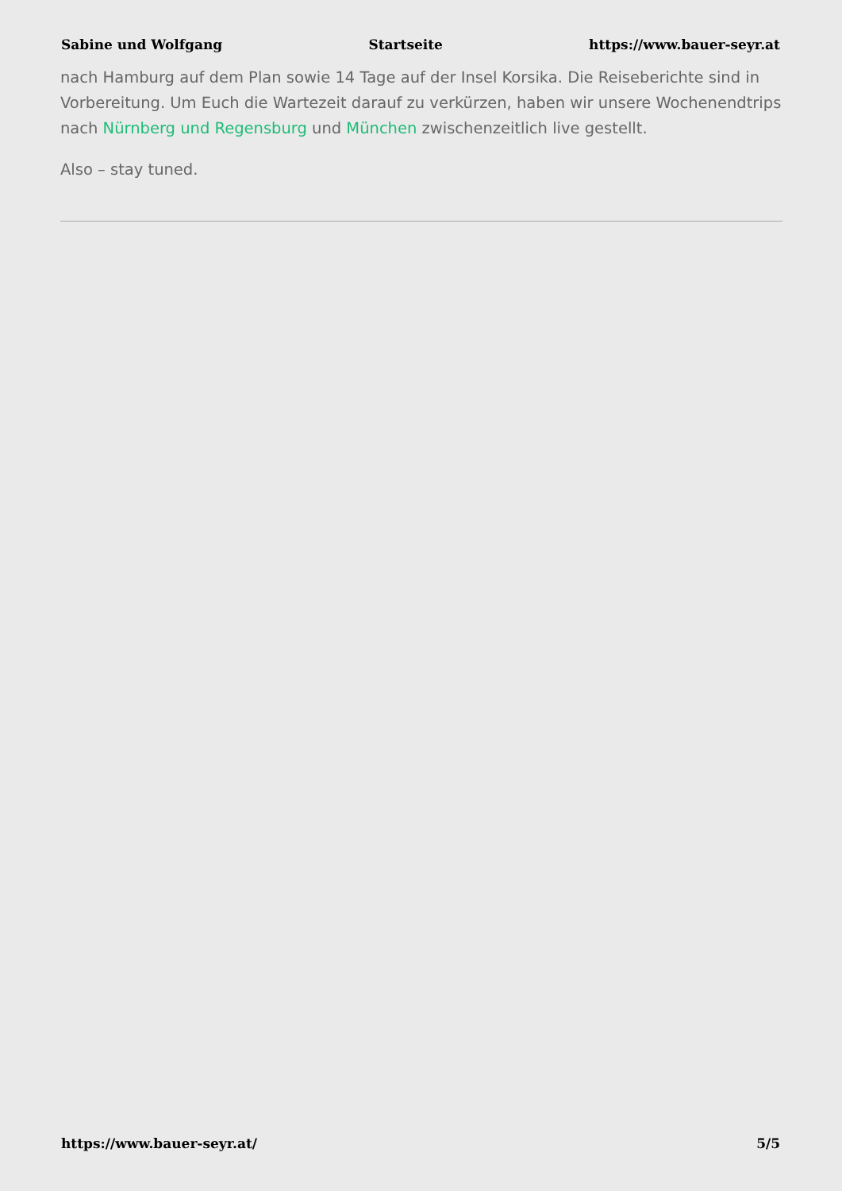Sabine und Wolfgang Startseite https://www.bauer-seyr.at
nach Hamburg auf dem Plan sowie 14 Tage auf der Insel Korsika. Die Reiseberichte sind in Vorbereitung. Um Euch die Wartezeit darauf zu verkürzen, haben wir unsere Wochenendtrips nach Nürnberg und Regensburg und München zwischenzeitlich live gestellt.
Also – stay tuned.
https://www.bauer-seyr.at/ 5/5